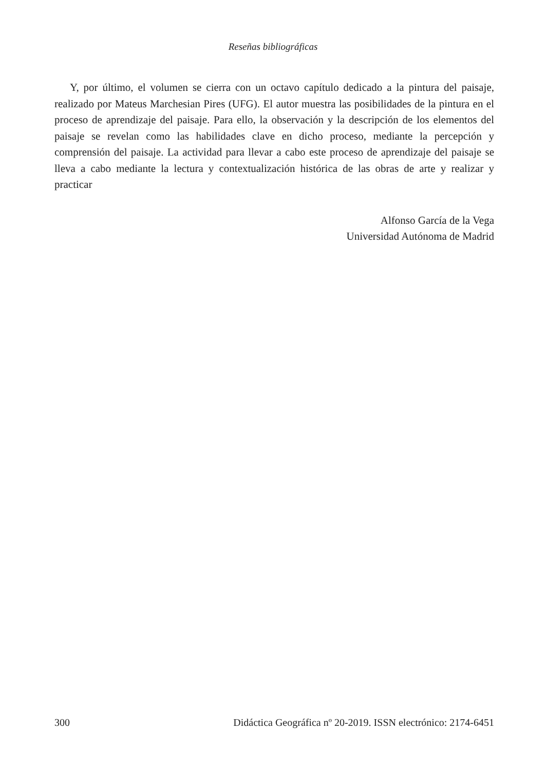Reseñas bibliográficas
Y, por último, el volumen se cierra con un octavo capítulo dedicado a la pintura del paisaje, realizado por Mateus Marchesian Pires (UFG). El autor muestra las posibilidades de la pintura en el proceso de aprendizaje del paisaje. Para ello, la observación y la descripción de los elementos del paisaje se revelan como las habilidades clave en dicho proceso, mediante la percepción y comprensión del paisaje. La actividad para llevar a cabo este proceso de aprendizaje del paisaje se lleva a cabo mediante la lectura y contextualización histórica de las obras de arte y realizar y practicar
Alfonso García de la Vega
Universidad Autónoma de Madrid
300 Didáctica Geográfica nº 20-2019. ISSN electrónico: 2174-6451